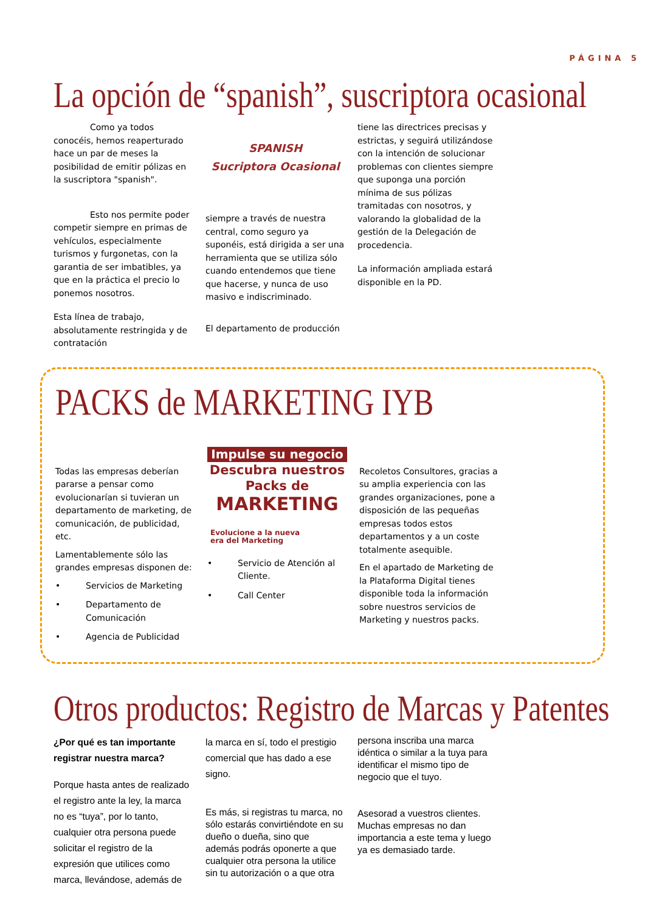PÁGINA 5
La opción de “spanish”, suscriptora ocasional
Como ya todos conocéis, hemos reaperturado hace un par de meses la posibilidad de emitir pólizas en la suscriptora "spanish".
Esto nos permite poder competir siempre en primas de vehículos, especialmente turismos y furgonetas, con la garantia de ser imbatibles, ya que en la práctica el precio lo ponemos nosotros.
Esta línea de trabajo, absolutamente restringida y de contratación
SPANISH
Sucriptora Ocasional
siempre a través de nuestra central, como seguro ya suponéis, está dirigida a ser una herramienta que se utiliza sólo cuando entendemos que tiene que hacerse, y nunca de uso masivo e indiscriminado.
El departamento de producción
tiene las directrices precisas y estrictas, y seguirá utilizándose con la intención de solucionar problemas con clientes siempre que suponga una porción mínima de sus pólizas tramitadas con nosotros, y valorando la globalidad de la gestión de la Delegación de procedencia.
La información ampliada estará disponible en la PD.
PACKS de MARKETING IYB
Todas las empresas deberían pararse a pensar como evolucionarían si tuvieran un departamento de marketing, de comunicación, de publicidad, etc.
Lamentablemente sólo las grandes empresas disponen de:
• Servicios de Marketing
• Departamento de Comunicación
• Agencia de Publicidad
Impulse su negocio
Descubra nuestros
Packs de
MARKETING
Evolucione a la nueva
era del Marketing
• Servicio de Atención al Cliente.
• Call Center
Recoletos Consultores, gracias a su amplia experiencia con las grandes organizaciones, pone a disposición de las pequeñas empresas todos estos departamentos y a un coste totalmente asequible.
En el apartado de Marketing de la Plataforma Digital tienes disponible toda la información sobre nuestros servicios de Marketing y nuestros packs.
Otros productos: Registro de Marcas y Patentes
¿Por qué es tan importante registrar nuestra marca?
Porque hasta antes de realizado el registro ante la ley, la marca no es “tuya”, por lo tanto, cualquier otra persona puede solicitar el registro de la expresión que utilices como marca, llevándose, además de
la marca en sí, todo el prestigio comercial que has dado a ese signo.
Es más, si registras tu marca, no sólo estarás convirtiéndote en su dueño o dueña, sino que además podrás oponerte a que cualquier otra persona la utilice sin tu autorización o a que otra
persona inscriba una marca idéntica o similar a la tuya para identificar el mismo tipo de negocio que el tuyo.
Asesorad a vuestros clientes. Muchas empresas no dan importancia a este tema y luego ya es demasiado tarde.